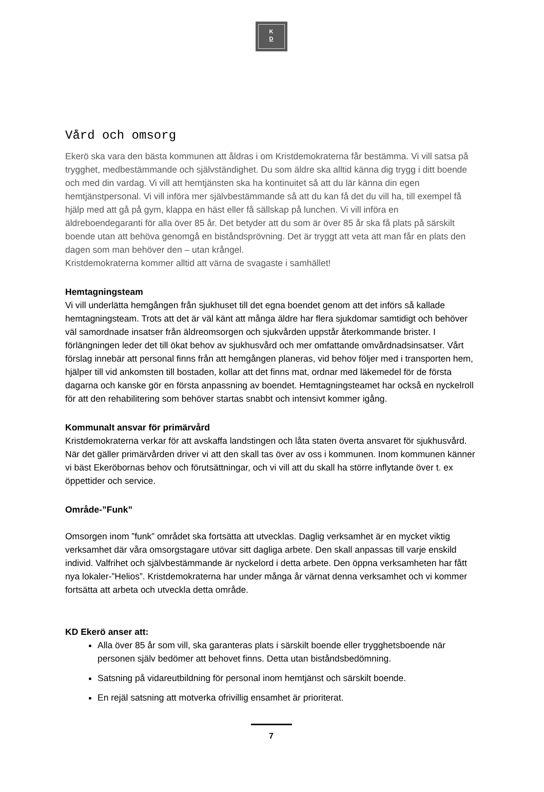K
D
Vård och omsorg
Ekerö ska vara den bästa kommunen att åldras i om Kristdemokraterna får bestämma. Vi vill satsa på trygghet, medbestämmande och självständighet. Du som äldre ska alltid känna dig trygg i ditt boende och med din vardag. Vi vill att hemtjänsten ska ha kontinuitet så att du lär känna din egen hemtjänstpersonal. Vi vill införa mer självbestämmande så att du kan få det du vill ha, till exempel få hjälp med att gå på gym, klappa en häst eller få sällskap på lunchen. Vi vill införa en äldreboendegaranti för alla över 85 år. Det betyder att du som är över 85 år ska få plats på särskilt boende utan att behöva genomgå en biståndsprövning. Det är tryggt att veta att man får en plats den dagen som man behöver den – utan krångel.
Kristdemokraterna kommer alltid att värna de svagaste i samhället!
Hemtagningsteam
Vi vill underlätta hemgången från sjukhuset till det egna boendet genom att det införs så kallade hemtagningsteam. Trots att det är väl känt att många äldre har flera sjukdomar samtidigt och behöver väl samordnade insatser från äldreomsorgen och sjukvården uppstår återkommande brister. I förlängningen leder det till ökat behov av sjukhusvård och mer omfattande omvårdnadsinsatser. Vårt förslag innebär att personal finns från att hemgången planeras, vid behov följer med i transporten hem, hjälper till vid ankomsten till bostaden, kollar att det finns mat, ordnar med läkemedel för de första dagarna och kanske gör en första anpassning av boendet. Hemtagningsteamet har också en nyckelroll för att den rehabilitering som behöver startas snabbt och intensivt kommer igång.
Kommunalt ansvar för primärvård
Kristdemokraterna verkar för att avskaffa landstingen och låta staten överta ansvaret för sjukhusvård. När det gäller primärvården driver vi att den skall tas över av oss i kommunen. Inom kommunen känner vi bäst Ekeröbornas behov och förutsättningar, och vi vill att du skall ha större inflytande över t. ex öppettider och service.
Område-”Funk”
Omsorgen inom ”funk” området ska fortsätta att utvecklas. Daglig verksamhet är en mycket viktig verksamhet där våra omsorgstagare utövar sitt dagliga arbete. Den skall anpassas till varje enskild individ. Valfrihet och självbestämmande är nyckelord i detta arbete. Den öppna verksamheten har fått nya lokaler-”Helios”. Kristdemokraterna har under många år värnat denna verksamhet och vi kommer fortsätta att arbeta och utveckla detta område.
KD Ekerö anser att:
Alla över 85 år som vill, ska garanteras plats i särskilt boende eller trygghetsboende när personen själv bedömer att behovet finns. Detta utan biståndsbedömning.
Satsning på vidareutbildning för personal inom hemtjänst och särskilt boende.
En rejäl satsning att motverka ofrivillig ensamhet är prioriterat.
7